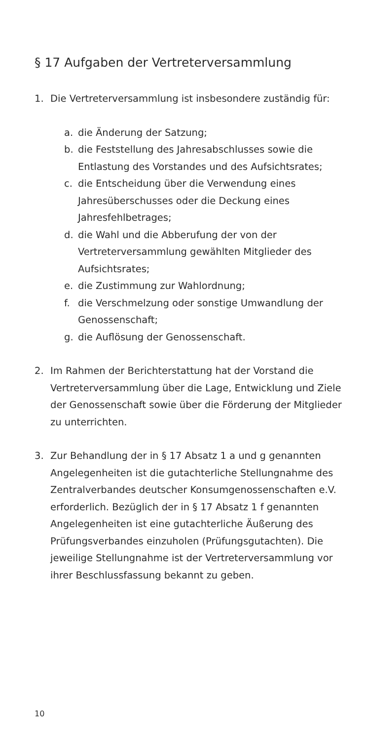§ 17 Aufgaben der Vertreterversammlung
1. Die Vertreterversammlung ist insbesondere zuständig für:
a. die Änderung der Satzung;
b. die Feststellung des Jahresabschlusses sowie die Entlastung des Vorstandes und des Aufsichtsrates;
c. die Entscheidung über die Verwendung eines Jahresüberschusses oder die Deckung eines Jahresfehlbetrages;
d. die Wahl und die Abberufung der von der Vertreterversammlung gewählten Mitglieder des Aufsichtsrates;
e. die Zustimmung zur Wahlordnung;
f. die Verschmelzung oder sonstige Umwandlung der Genossenschaft;
g. die Auflösung der Genossenschaft.
2. Im Rahmen der Berichterstattung hat der Vorstand die Vertreterversammlung über die Lage, Entwicklung und Ziele der Genossenschaft sowie über die Förderung der Mitglieder zu unterrichten.
3. Zur Behandlung der in § 17 Absatz 1 a und g genannten Angelegenheiten ist die gutachterliche Stellungnahme des Zentralverbandes deutscher Konsumgenossenschaften e.V. erforderlich. Bezüglich der in § 17 Absatz 1 f genannten Angelegenheiten ist eine gutachterliche Äußerung des Prüfungsverbandes einzuholen (Prüfungsgutachten). Die jeweilige Stellungnahme ist der Vertreterversammlung vor ihrer Beschlussfassung bekannt zu geben.
10